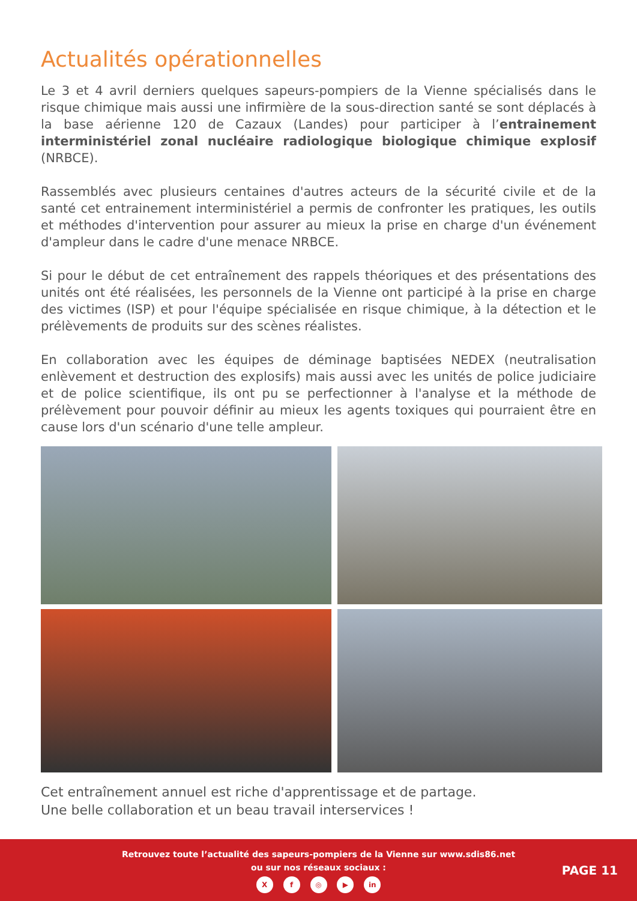Actualités opérationnelles
Le 3 et 4 avril derniers quelques sapeurs-pompiers de la Vienne spécialisés dans le risque chimique mais aussi une infirmière de la sous-direction santé se sont déplacés à la base aérienne 120 de Cazaux (Landes) pour participer à l’entrainement interministériel zonal nucléaire radiologique biologique chimique explosif (NRBCE).
Rassemblés avec plusieurs centaines d'autres acteurs de la sécurité civile et de la santé cet entrainement interministériel a permis de confronter les pratiques, les outils et méthodes d'intervention pour assurer au mieux la prise en charge d'un événement d'ampleur dans le cadre d'une menace NRBCE.
Si pour le début de cet entraînement des rappels théoriques et des présentations des unités ont été réalisées, les personnels de la Vienne ont participé à la prise en charge des victimes (ISP) et pour l'équipe spécialisée en risque chimique, à la détection et le prélèvements de produits sur des scènes réalistes.
En collaboration avec les équipes de déminage baptisées NEDEX (neutralisation enlèvement et destruction des explosifs) mais aussi avec les unités de police judiciaire et de police scientifique, ils ont pu se perfectionner à l'analyse et la méthode de prélèvement pour pouvoir définir au mieux les agents toxiques qui pourraient être en cause lors d'un scénario d'une telle ampleur.
Cet entraînement annuel est riche d'apprentissage et de partage.
Une belle collaboration et un beau travail interservices !
Retrouvez toute l’actualité des sapeurs-pompiers de la Vienne sur www.sdis86.net
ou sur nos réseaux sociaux :
X f ◎ ▶ in
PAGE 11